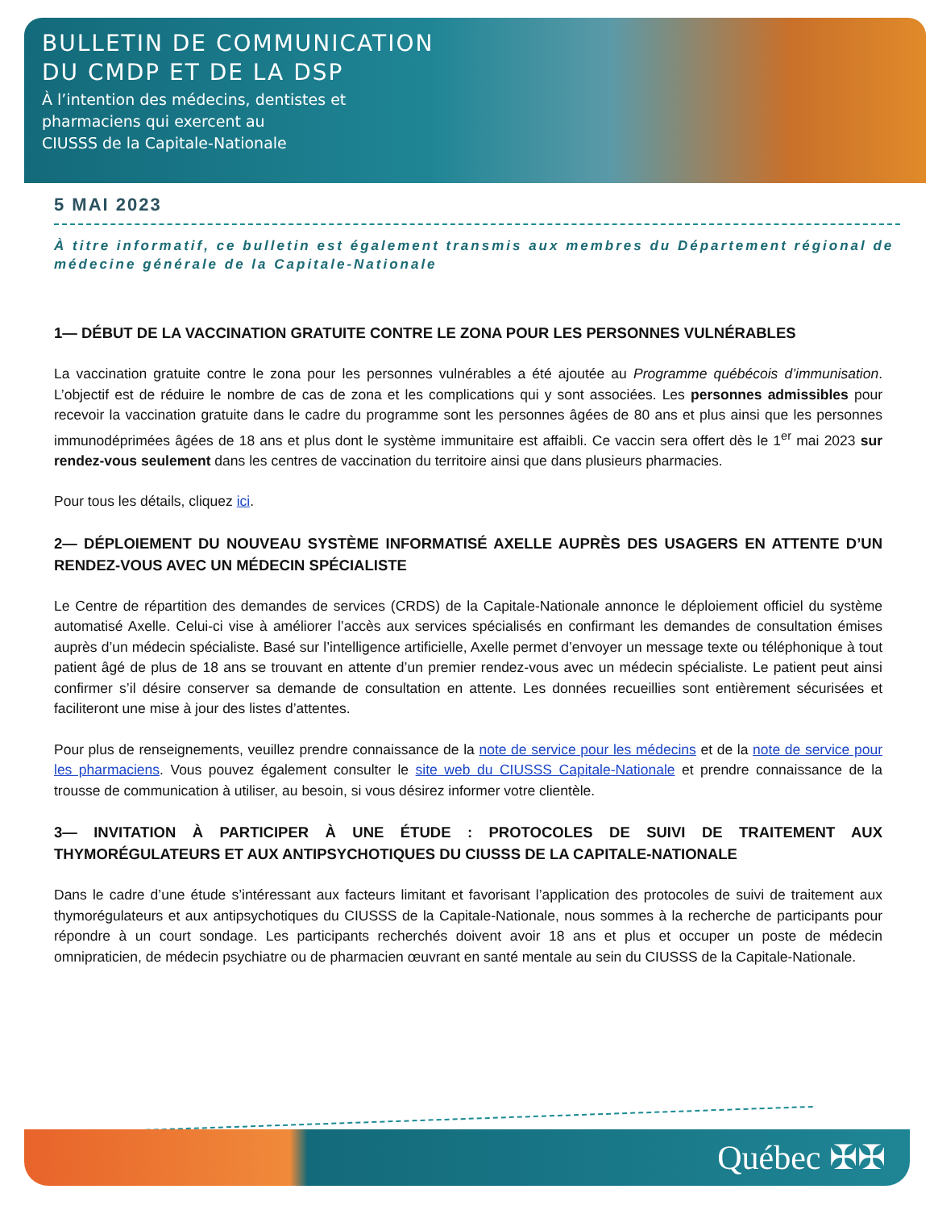BULLETIN DE COMMUNICATION
DU CMDP ET DE LA DSP
À l’intention des médecins, dentistes et
pharmaciens qui exercent au
CIUSSS de la Capitale-Nationale
5 MAI 2023
À titre informatif, ce bulletin est également transmis aux membres du Département régional de médecine générale de la Capitale-Nationale
1— DÉBUT DE LA VACCINATION GRATUITE CONTRE LE ZONA POUR LES PERSONNES VULNÉRABLES
La vaccination gratuite contre le zona pour les personnes vulnérables a été ajoutée au Programme québécois d’immunisation. L’objectif est de réduire le nombre de cas de zona et les complications qui y sont associées. Les personnes admissibles pour recevoir la vaccination gratuite dans le cadre du programme sont les personnes âgées de 80 ans et plus ainsi que les personnes immunodéprimées âgées de 18 ans et plus dont le système immunitaire est affaibli. Ce vaccin sera offert dès le 1<sup>er</sup> mai 2023 sur rendez-vous seulement dans les centres de vaccination du territoire ainsi que dans plusieurs pharmacies.
Pour tous les détails, cliquez ici.
2— DÉPLOIEMENT DU NOUVEAU SYSTÈME INFORMATISÉ AXELLE AUPRÈS DES USAGERS EN ATTENTE D’UN RENDEZ-VOUS AVEC UN MÉDECIN SPÉCIALISTE
Le Centre de répartition des demandes de services (CRDS) de la Capitale-Nationale annonce le déploiement officiel du système automatisé Axelle. Celui-ci vise à améliorer l’accès aux services spécialisés en confirmant les demandes de consultation émises auprès d’un médecin spécialiste. Basé sur l’intelligence artificielle, Axelle permet d’envoyer un message texte ou téléphonique à tout patient âgé de plus de 18 ans se trouvant en attente d’un premier rendez-vous avec un médecin spécialiste. Le patient peut ainsi confirmer s’il désire conserver sa demande de consultation en attente. Les données recueillies sont entièrement sécurisées et faciliteront une mise à jour des listes d’attentes.
Pour plus de renseignements, veuillez prendre connaissance de la note de service pour les médecins et de la note de service pour les pharmaciens. Vous pouvez également consulter le site web du CIUSSS Capitale-Nationale et prendre connaissance de la trousse de communication à utiliser, au besoin, si vous désirez informer votre clientèle.
3— INVITATION À PARTICIPER À UNE ÉTUDE : PROTOCOLES DE SUIVI DE TRAITEMENT AUX THYMORÉGULATEURS ET AUX ANTIPSYCHOTIQUES DU CIUSSS DE LA CAPITALE-NATIONALE
Dans le cadre d’une étude s’intéressant aux facteurs limitant et favorisant l’application des protocoles de suivi de traitement aux thymorégulateurs et aux antipsychotiques du CIUSSS de la Capitale-Nationale, nous sommes à la recherche de participants pour répondre à un court sondage. Les participants recherchés doivent avoir 18 ans et plus et occuper un poste de médecin omnipraticien, de médecin psychiatre ou de pharmacien œuvrant en santé mentale au sein du CIUSSS de la Capitale-Nationale.
Québec ✠✠